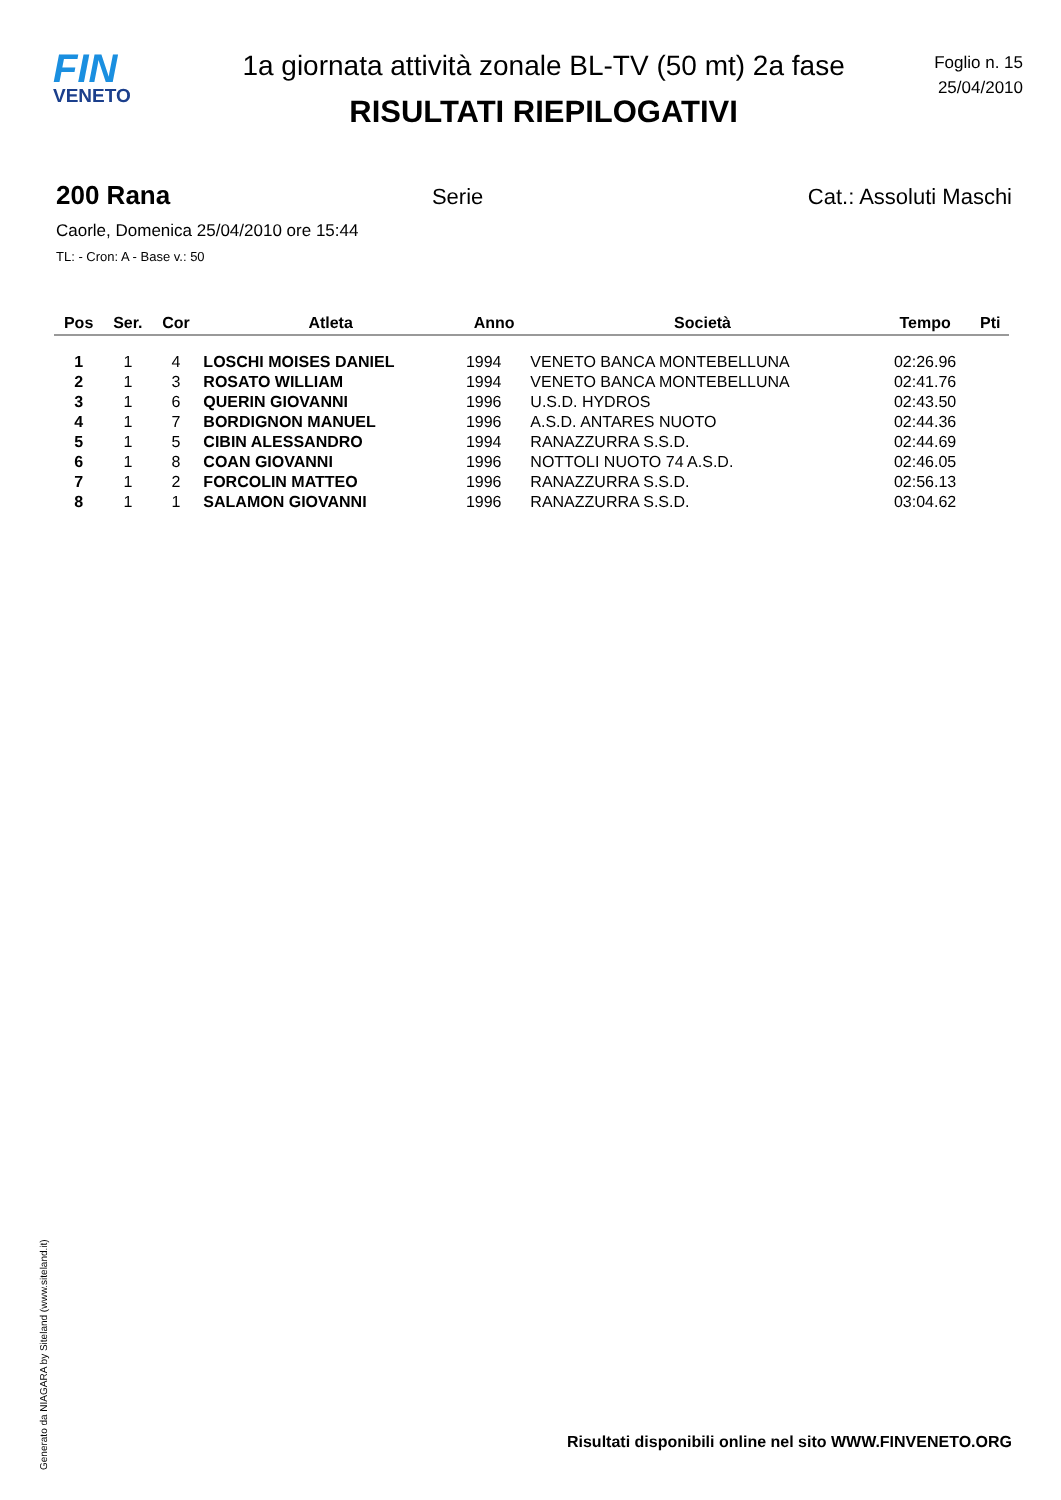FIN
VENETO
1a giornata attività zonale BL-TV (50 mt) 2a fase
RISULTATI RIEPILOGATIVI
Foglio n. 15
25/04/2010
200 Rana Serie Cat.: Assoluti Maschi
Caorle, Domenica 25/04/2010 ore 15:44
TL: - Cron: A - Base v.: 50
| Pos | Ser. | Cor | Atleta | Anno | Società | Tempo | Pti |
| --- | --- | --- | --- | --- | --- | --- | --- |
| 1 | 1 | 4 | LOSCHI MOISES DANIEL | 1994 | VENETO BANCA MONTEBELLUNA | 02:26.96 | |
| 2 | 1 | 3 | ROSATO WILLIAM | 1994 | VENETO BANCA MONTEBELLUNA | 02:41.76 | |
| 3 | 1 | 6 | QUERIN GIOVANNI | 1996 | U.S.D. HYDROS | 02:43.50 | |
| 4 | 1 | 7 | BORDIGNON MANUEL | 1996 | A.S.D. ANTARES NUOTO | 02:44.36 | |
| 5 | 1 | 5 | CIBIN ALESSANDRO | 1994 | RANAZZURRA S.S.D. | 02:44.69 | |
| 6 | 1 | 8 | COAN GIOVANNI | 1996 | NOTTOLI NUOTO 74 A.S.D. | 02:46.05 | |
| 7 | 1 | 2 | FORCOLIN MATTEO | 1996 | RANAZZURRA S.S.D. | 02:56.13 | |
| 8 | 1 | 1 | SALAMON GIOVANNI | 1996 | RANAZZURRA S.S.D. | 03:04.62 | |
Generato da NIAGARA by Siteland (www.siteland.it)
Risultati disponibili online nel sito WWW.FINVENETO.ORG